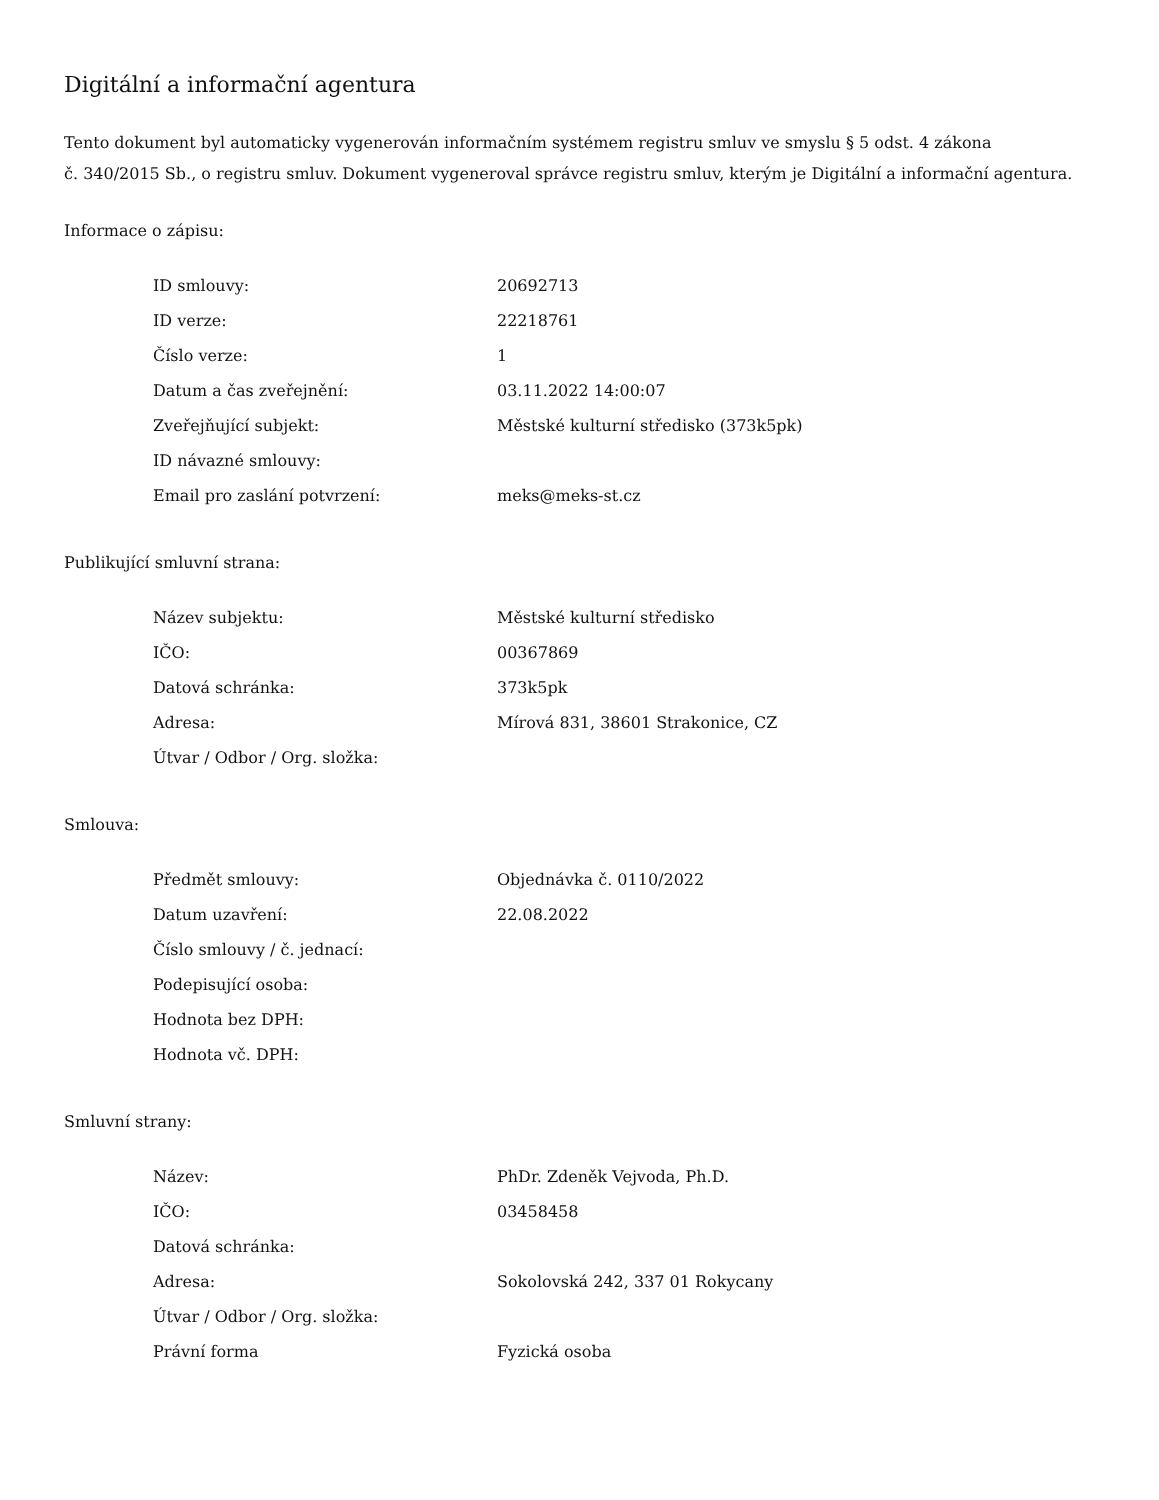Digitální a informační agentura
Tento dokument byl automaticky vygenerován informačním systémem registru smluv ve smyslu § 5 odst. 4 zákona
č. 340/2015 Sb., o registru smluv. Dokument vygeneroval správce registru smluv, kterým je Digitální a informační agentura.
Informace o zápisu:
| ID smlouvy: | 20692713 |
| ID verze: | 22218761 |
| Číslo verze: | 1 |
| Datum a čas zveřejnění: | 03.11.2022 14:00:07 |
| Zveřejňující subjekt: | Městské kulturní středisko (373k5pk) |
| ID návazné smlouvy: | |
| Email pro zaslání potvrzení: | meks@meks-st.cz |
Publikující smluvní strana:
| Název subjektu: | Městské kulturní středisko |
| IČO: | 00367869 |
| Datová schránka: | 373k5pk |
| Adresa: | Mírová 831, 38601 Strakonice, CZ |
| Útvar / Odbor / Org. složka: | |
Smlouva:
| Předmět smlouvy: | Objednávka č. 0110/2022 |
| Datum uzavření: | 22.08.2022 |
| Číslo smlouvy / č. jednací: | |
| Podepisující osoba: | |
| Hodnota bez DPH: | |
| Hodnota vč. DPH: | |
Smluvní strany:
| Název: | PhDr. Zdeněk Vejvoda, Ph.D. |
| IČO: | 03458458 |
| Datová schránka: | |
| Adresa: | Sokolovská 242, 337 01 Rokycany |
| Útvar / Odbor / Org. složka: | |
| Právní forma | Fyzická osoba |